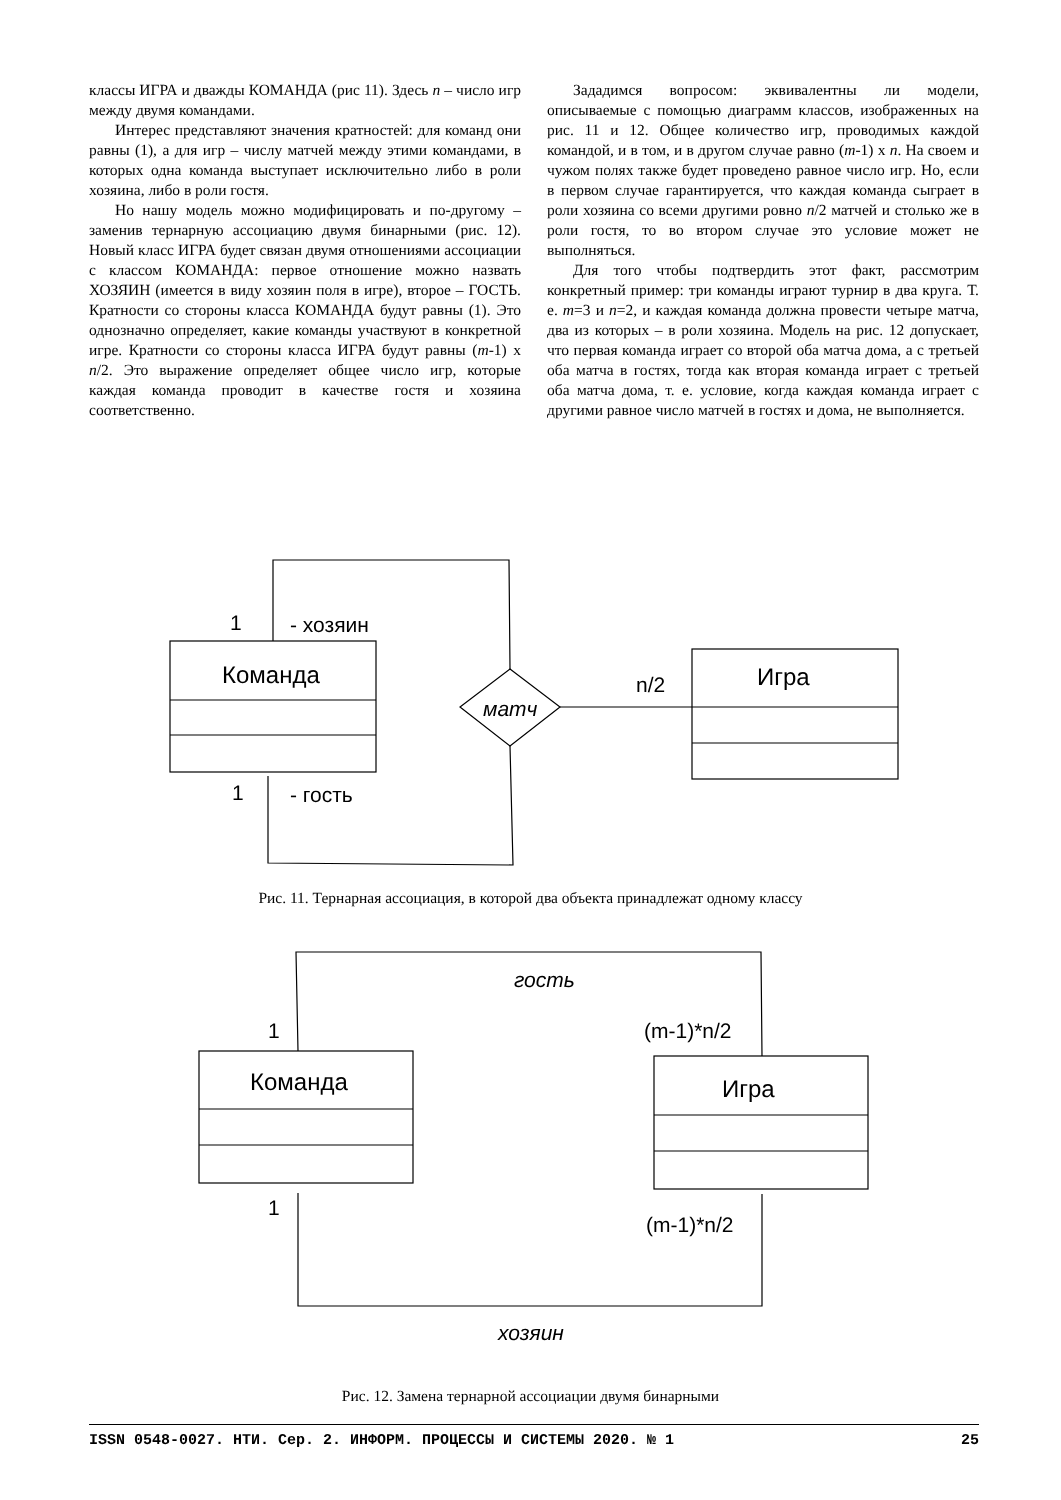классы ИГРА и дважды КОМАНДА (рис 11). Здесь n – число игр между двумя командами.
Интерес представляют значения кратностей: для команд они равны (1), а для игр – числу матчей между этими командами, в которых одна команда выступает исключительно либо в роли хозяина, либо в роли гостя.
Но нашу модель можно модифицировать и по-другому – заменив тернарную ассоциацию двумя бинарными (рис. 12). Новый класс ИГРА будет связан двумя отношениями ассоциации с классом КОМАНДА: первое отношение можно назвать ХОЗЯИН (имеется в виду хозяин поля в игре), второе – ГОСТЬ. Кратности со стороны класса КОМАНДА будут равны (1). Это однозначно определяет, какие команды участвуют в конкретной игре. Кратности со стороны класса ИГРА будут равны (m-1) х n/2. Это выражение определяет общее число игр, которые каждая команда проводит в качестве гостя и хозяина соответственно.
Зададимся вопросом: эквивалентны ли модели, описываемые с помощью диаграмм классов, изображенных на рис. 11 и 12. Общее количество игр, проводимых каждой командой, и в том, и в другом случае равно (m-1) х n. На своем и чужом полях также будет проведено равное число игр. Но, если в первом случае гарантируется, что каждая команда сыграет в роли хозяина со всеми другими ровно n/2 матчей и столько же в роли гостя, то во втором случае это условие может не выполняться.
Для того чтобы подтвердить этот факт, рассмотрим конкретный пример: три команды играют турнир в два круга. Т. е. m=3 и n=2, и каждая команда должна провести четыре матча, два из которых – в роли хозяина. Модель на рис. 12 допускает, что первая команда играет со второй оба матча дома, а с третьей оба матча в гостях, тогда как вторая команда играет с третьей оба матча дома, т. е. условие, когда каждая команда играет с другими равное число матчей в гостях и дома, не выполняется.
1
- хозяин
Команда
матч
n/2
Игра
1
- гость
Рис. 11. Тернарная ассоциация, в которой два объекта принадлежат одному классу
гость
1
(m-1)*n/2
Команда
Игра
1
(m-1)*n/2
хозяин
Рис. 12. Замена тернарной ассоциации двумя бинарными
ISSN 0548-0027. НТИ. Сер. 2. ИНФОРМ. ПРОЦЕССЫ И СИСТЕМЫ 2020. № 1 25